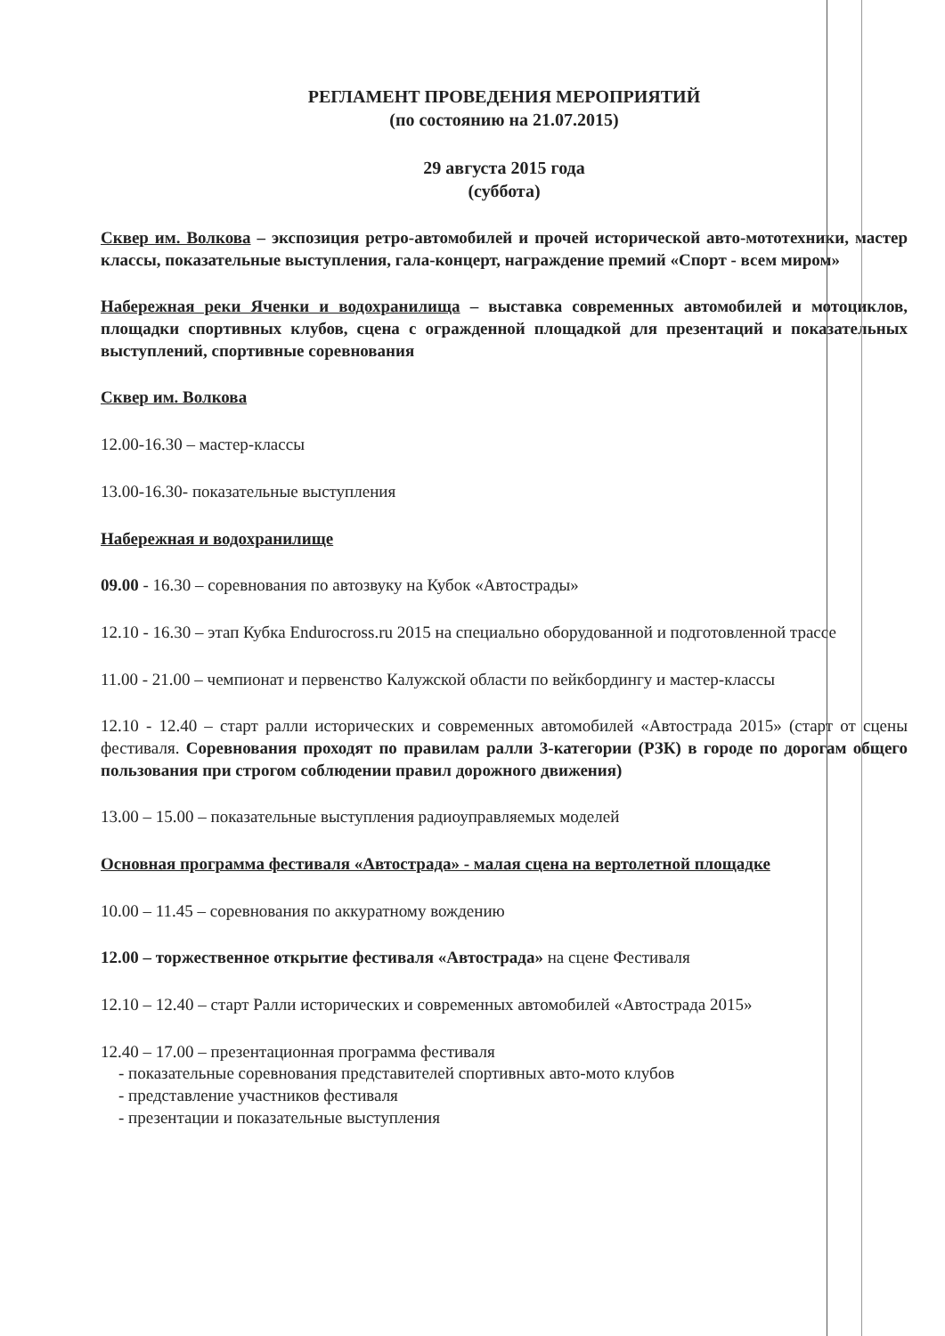РЕГЛАМЕНТ ПРОВЕДЕНИЯ МЕРОПРИЯТИЙ
(по состоянию на 21.07.2015)
29 августа 2015 года
(суббота)
Сквер им. Волкова – экспозиция ретро-автомобилей и прочей исторической авто-мототехники, мастер классы, показательные выступления, гала-концерт, награждение премий «Спорт - всем миром»
Набережная реки Яченки и водохранилища – выставка современных автомобилей и мотоциклов, площадки спортивных клубов, сцена с огражденной площадкой для презентаций и показательных выступлений, спортивные соревнования
Сквер им. Волкова
12.00-16.30 – мастер-классы
13.00-16.30- показательные выступления
Набережная и водохранилище
09.00 - 16.30 – соревнования по автозвуку на Кубок «Автострады»
12.10 - 16.30 – этап Кубка Endurocross.ru 2015 на специально оборудованной и подготовленной трассе
11.00 - 21.00 – чемпионат и первенство Калужской области по вейкбордингу и мастер-классы
12.10 - 12.40 – старт ралли исторических и современных автомобилей «Автострада 2015» (старт от сцены фестиваля. Соревнования проходят по правилам ралли 3-категории (РЗК) в городе по дорогам общего пользования при строгом соблюдении правил дорожного движения)
13.00 – 15.00 – показательные выступления радиоуправляемых моделей
Основная программа фестиваля «Автострада» - малая сцена на вертолетной площадке
10.00 – 11.45 – соревнования по аккуратному вождению
12.00 – торжественное открытие фестиваля «Автострада» на сцене Фестиваля
12.10 – 12.40 – старт Ралли исторических и современных автомобилей «Автострада 2015»
12.40 – 17.00 – презентационная программа фестиваля
- показательные соревнования представителей спортивных авто-мото клубов
- представление участников фестиваля
- презентации и показательные выступления